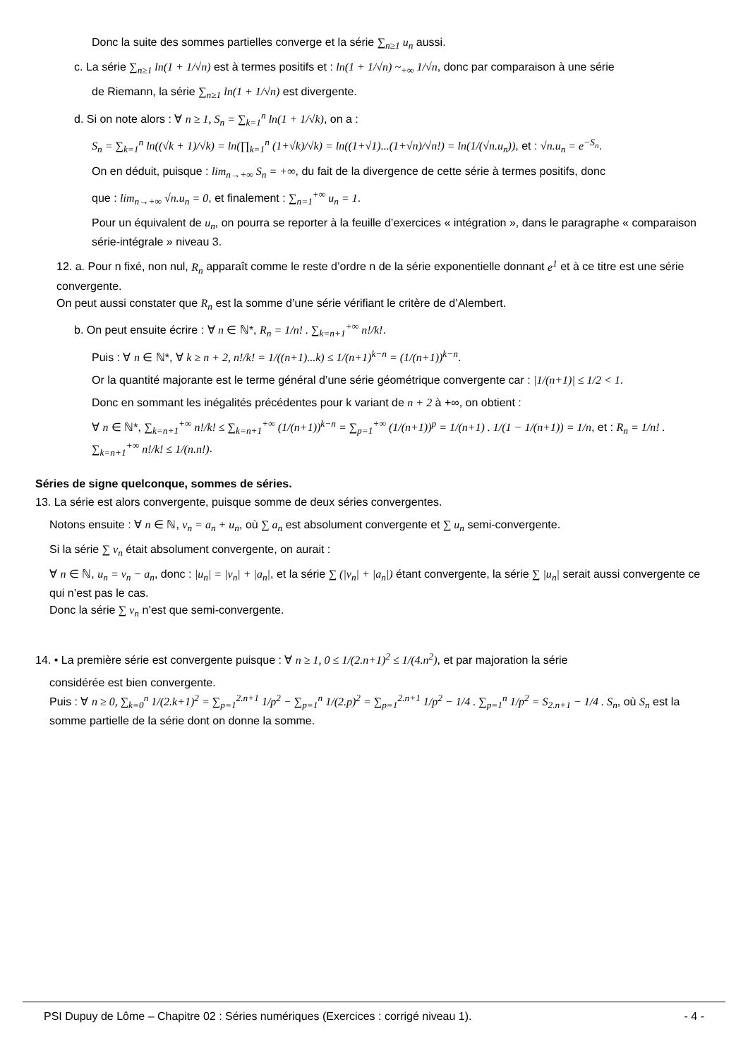Donc la suite des sommes partielles converge et la série ∑<sub>n≥1</sub> u<sub>n</sub> aussi.
c. La série ∑<sub>n≥1</sub> ln(1 + 1/√n) est à termes positifs et : ln(1 + 1/√n) ~<sub>+∞</sub> 1/√n, donc par comparaison à une série
de Riemann, la série ∑<sub>n≥1</sub> ln(1 + 1/√n) est divergente.
d. Si on note alors : ∀ n ≥ 1, S<sub>n</sub> = ∑<sub>k=1</sub><sup>n</sup> ln(1 + 1/√k), on a :
S<sub>n</sub> = ∑<sub>k=1</sub><sup>n</sup> ln((√k + 1)/√k) = ln(∏<sub>k=1</sub><sup>n</sup> (1+√k)/√k) = ln((1+√1)...(1+√n)/√n!) = ln(1/(√n.u<sub>n</sub>)), et : √n.u<sub>n</sub> = e<sup>−S<sub>n</sub></sup>.
On en déduit, puisque : lim<sub>n→+∞</sub> S<sub>n</sub> = +∞, du fait de la divergence de cette série à termes positifs, donc
que : lim<sub>n→+∞</sub> √n.u<sub>n</sub> = 0, et finalement : ∑<sub>n=1</sub><sup>+∞</sup> u<sub>n</sub> = 1.
Pour un équivalent de u<sub>n</sub>, on pourra se reporter à la feuille d’exercices « intégration », dans le paragraphe « comparaison série-intégrale » niveau 3.
12. a. Pour n fixé, non nul, R<sub>n</sub> apparaît comme le reste d’ordre n de la série exponentielle donnant e<sup>1</sup> et à ce titre est une série convergente.
On peut aussi constater que R<sub>n</sub> est la somme d’une série vérifiant le critère de d’Alembert.
b. On peut ensuite écrire : ∀ n ∈ ℕ*, R<sub>n</sub> = 1/n! . ∑<sub>k=n+1</sub><sup>+∞</sup> n!/k!.
Puis : ∀ n ∈ ℕ*, ∀ k ≥ n + 2, n!/k! = 1/((n+1)...k) ≤ 1/(n+1)<sup>k−n</sup> = (1/(n+1))<sup>k−n</sup>.
Or la quantité majorante est le terme général d’une série géométrique convergente car : |1/(n+1)| ≤ 1/2 < 1.
Donc en sommant les inégalités précédentes pour k variant de n + 2 à +∞, on obtient :
∀ n ∈ ℕ*, ∑<sub>k=n+1</sub><sup>+∞</sup> n!/k! ≤ ∑<sub>k=n+1</sub><sup>+∞</sup> (1/(n+1))<sup>k−n</sup> = ∑<sub>p=1</sub><sup>+∞</sup> (1/(n+1))<sup>p</sup> = 1/(n+1) . 1/(1 − 1/(n+1)) = 1/n, et : R<sub>n</sub> = 1/n! . ∑<sub>k=n+1</sub><sup>+∞</sup> n!/k! ≤ 1/(n.n!).
Séries de signe quelconque, sommes de séries.
13. La série est alors convergente, puisque somme de deux séries convergentes.
Notons ensuite : ∀ n ∈ ℕ, v<sub>n</sub> = a<sub>n</sub> + u<sub>n</sub>, où ∑ a<sub>n</sub> est absolument convergente et ∑ u<sub>n</sub> semi-convergente.
Si la série ∑ v<sub>n</sub> était absolument convergente, on aurait :
∀ n ∈ ℕ, u<sub>n</sub> = v<sub>n</sub> − a<sub>n</sub>, donc : |u<sub>n</sub>| = |v<sub>n</sub>| + |a<sub>n</sub>|, et la série ∑ (|v<sub>n</sub>| + |a<sub>n</sub>|) étant convergente, la série ∑ |u<sub>n</sub>| serait aussi convergente ce qui n’est pas le cas.
Donc la série ∑ v<sub>n</sub> n’est que semi-convergente.
14. • La première série est convergente puisque : ∀ n ≥ 1, 0 ≤ 1/(2.n+1)<sup>2</sup> ≤ 1/(4.n<sup>2</sup>), et par majoration la série
considérée est bien convergente.
Puis : ∀ n ≥ 0, ∑<sub>k=0</sub><sup>n</sup> 1/(2.k+1)<sup>2</sup> = ∑<sub>p=1</sub><sup>2.n+1</sup> 1/p<sup>2</sup> − ∑<sub>p=1</sub><sup>n</sup> 1/(2.p)<sup>2</sup> = ∑<sub>p=1</sub><sup>2.n+1</sup> 1/p<sup>2</sup> − 1/4 . ∑<sub>p=1</sub><sup>n</sup> 1/p<sup>2</sup> = S<sub>2.n+1</sub> − 1/4 . S<sub>n</sub>, où S<sub>n</sub> est la somme partielle de la série dont on donne la somme.
PSI Dupuy de Lôme – Chapitre 02 : Séries numériques (Exercices : corrigé niveau 1). - 4 -